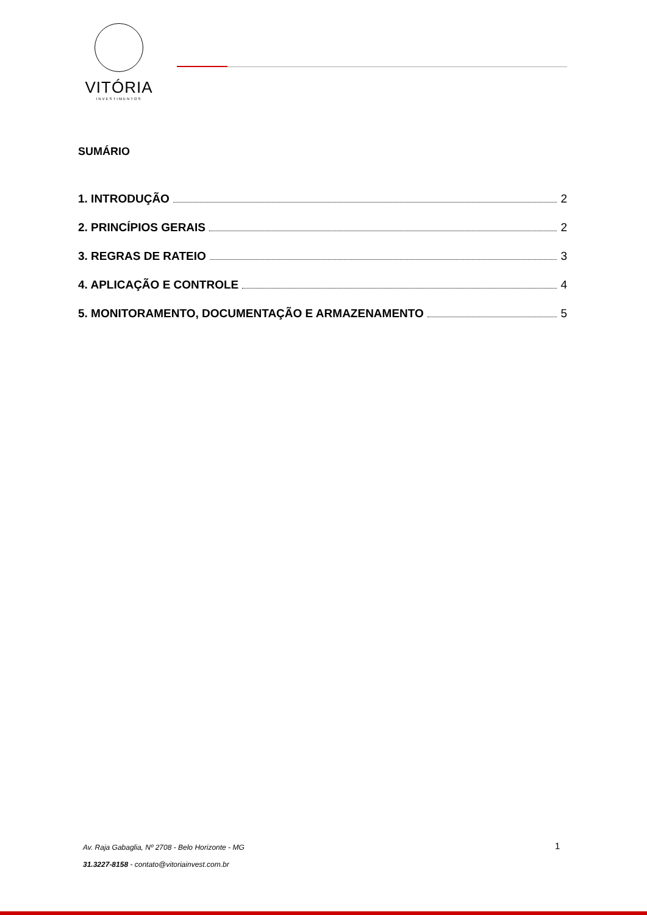VITÓRIA
INVESTIMENTOS
SUMÁRIO
1. INTRODUÇÃO 2
2. PRINCÍPIOS GERAIS 2
3. REGRAS DE RATEIO 3
4. APLICAÇÃO E CONTROLE 4
5. MONITORAMENTO, DOCUMENTAÇÃO E ARMAZENAMENTO 5
Av. Raja Gabaglia, Nº 2708 - Belo Horizonte - MG
31.3227-8158 - contato@vitoriainvest.com.br
1